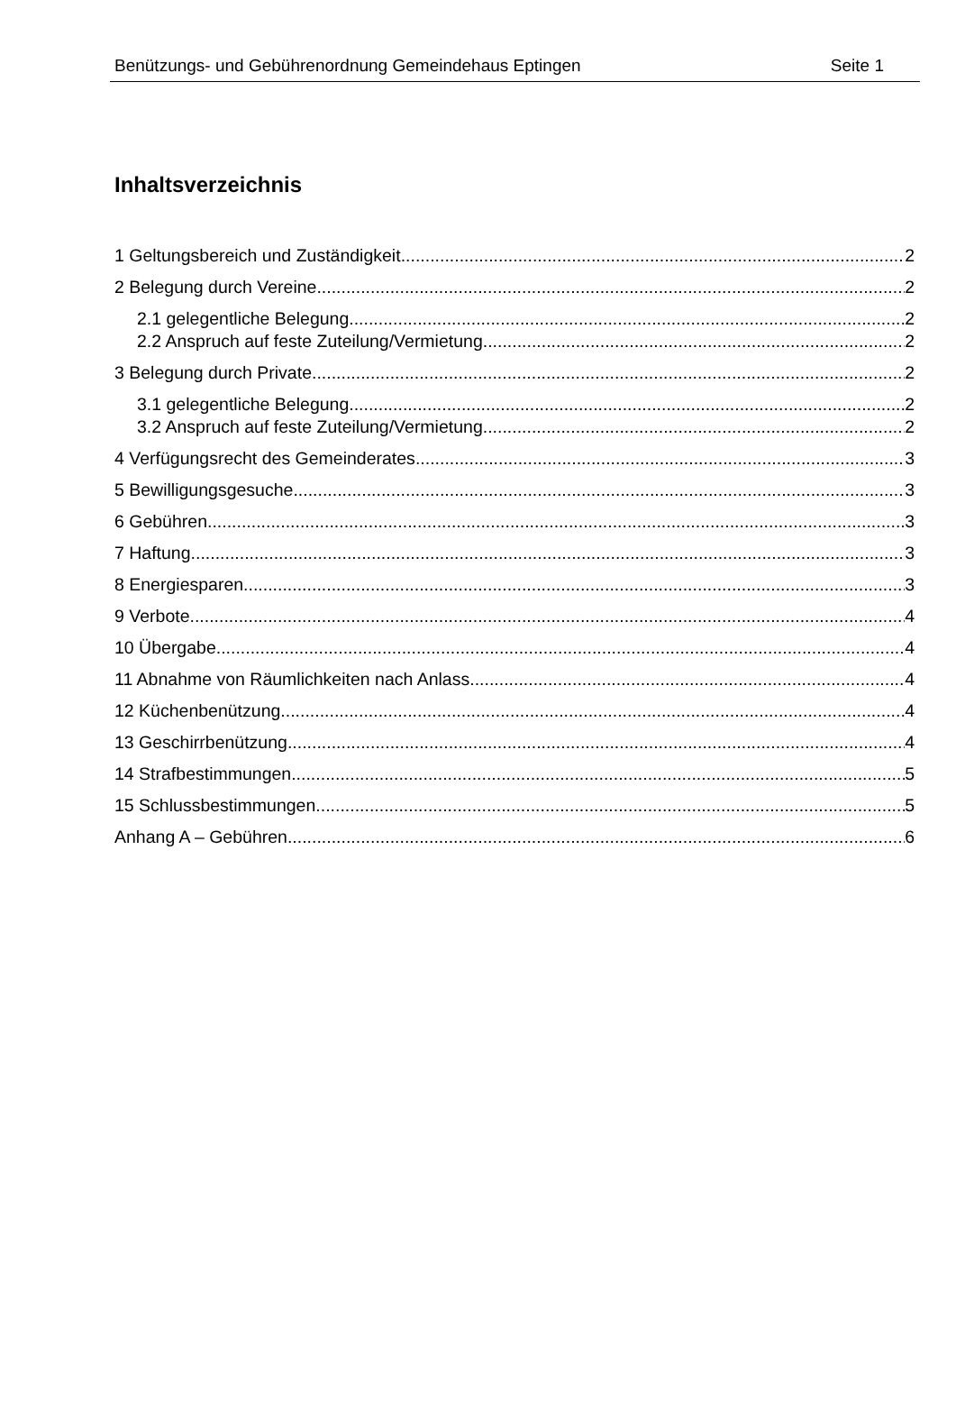Benützungs- und Gebührenordnung Gemeindehaus Eptingen Seite 1
Inhaltsverzeichnis
1 Geltungsbereich und Zuständigkeit 2
2 Belegung durch Vereine 2
2.1 gelegentliche Belegung 2
2.2 Anspruch auf feste Zuteilung/Vermietung 2
3 Belegung durch Private 2
3.1 gelegentliche Belegung 2
3.2 Anspruch auf feste Zuteilung/Vermietung 2
4 Verfügungsrecht des Gemeinderates 3
5 Bewilligungsgesuche 3
6 Gebühren 3
7 Haftung 3
8 Energiesparen 3
9 Verbote 4
10 Übergabe 4
11 Abnahme von Räumlichkeiten nach Anlass 4
12 Küchenbenützung 4
13 Geschirrbenützung 4
14 Strafbestimmungen 5
15 Schlussbestimmungen 5
Anhang A – Gebühren 6